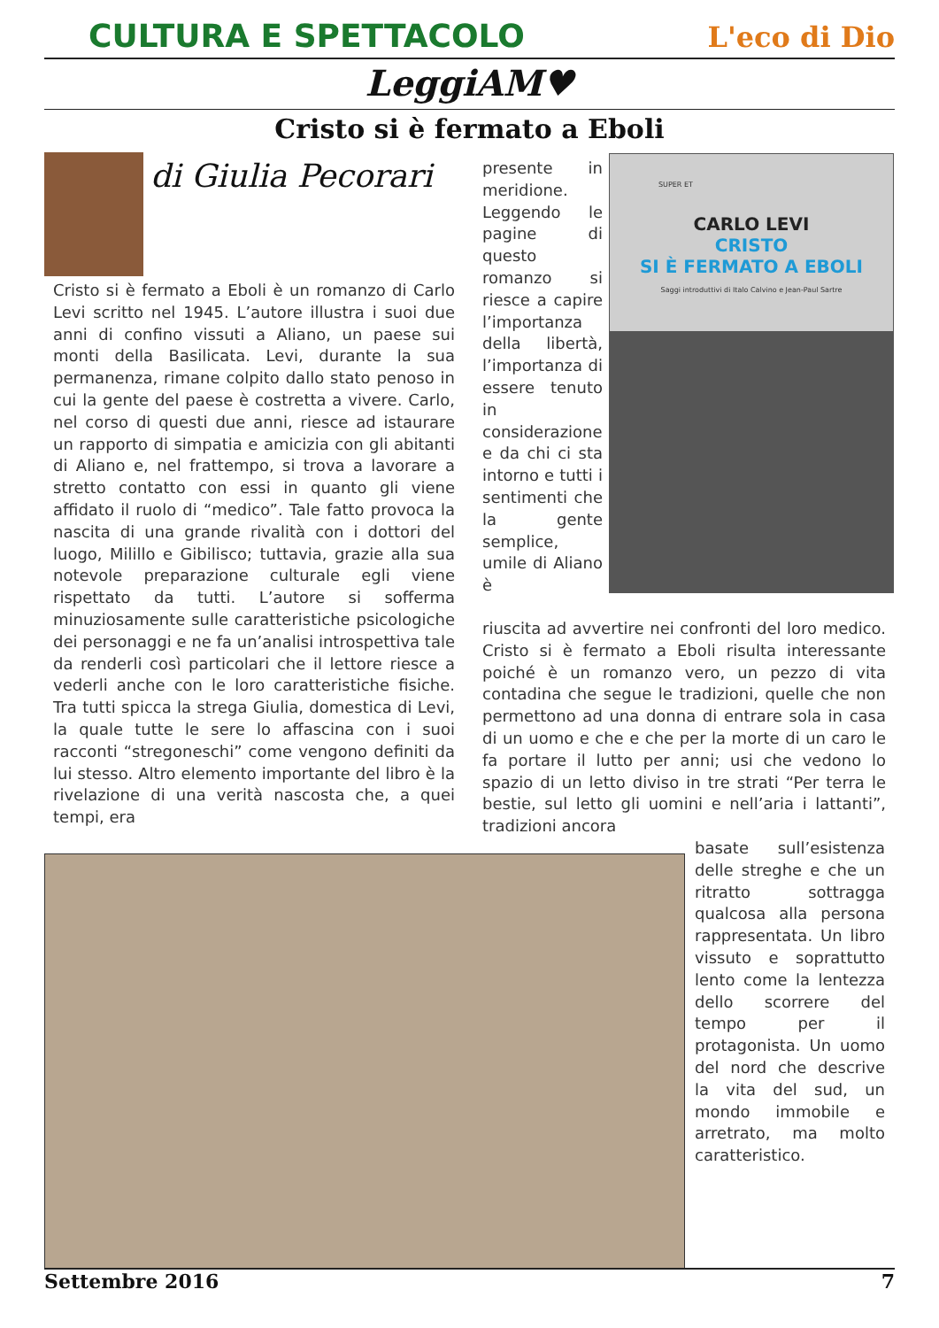CULTURA E SPETTACOLO L'eco di Dio
LeggiAM♥
Cristo si è fermato a Eboli
di Giulia Pecorari
Cristo si è fermato a Eboli è un romanzo di Carlo Levi scritto nel 1945. L’autore illustra i suoi due anni di confino vissuti a Aliano, un paese sui monti della Basilicata. Levi, durante la sua permanenza, rimane colpito dallo stato penoso in cui la gente del paese è costretta a vivere. Carlo, nel corso di questi due anni, riesce ad istaurare un rapporto di simpatia e amicizia con gli abitanti di Aliano e, nel frattempo, si trova a lavorare a stretto contatto con essi in quanto gli viene affidato il ruolo di “medico”. Tale fatto provoca la nascita di una grande rivalità con i dottori del luogo, Milillo e Gibilisco; tuttavia, grazie alla sua notevole preparazione culturale egli viene rispettato da tutti. L’autore si sofferma minuziosamente sulle caratteristiche psicologiche dei personaggi e ne fa un’analisi introspettiva tale da renderli così particolari che il lettore riesce a vederli anche con le loro caratteristiche fisiche. Tra tutti spicca la strega Giulia, domestica di Levi, la quale tutte le sere lo affascina con i suoi racconti “stregoneschi” come vengono definiti da lui stesso. Altro elemento importante del libro è la rivelazione di una verità nascosta che, a quei tempi, era
presente in meridione. Leggendo le pagine di questo romanzo si riesce a capire l’importanza della libertà, l’importanza di essere tenuto in considerazione e da chi ci sta intorno e tutti i sentimenti che la gente semplice, umile di Aliano è
SUPER ET
CARLO LEVI
CRISTO
SI È FERMATO A EBOLI
Saggi introduttivi di Italo Calvino e Jean-Paul Sartre
riuscita ad avvertire nei confronti del loro medico. Cristo si è fermato a Eboli risulta interessante poiché è un romanzo vero, un pezzo di vita contadina che segue le tradizioni, quelle che non permettono ad una donna di entrare sola in casa di un uomo e che e che per la morte di un caro le fa portare il lutto per anni; usi che vedono lo spazio di un letto diviso in tre strati “Per terra le bestie, sul letto gli uomini e nell’aria i lattanti”, tradizioni ancora
basate sull’esistenza delle streghe e che un ritratto sottragga qualcosa alla persona rappresentata. Un libro vissuto e soprattutto lento come la lentezza dello scorrere del tempo per il protagonista. Un uomo del nord che descrive la vita del sud, un mondo immobile e arretrato, ma molto caratteristico.
Settembre 2016 7